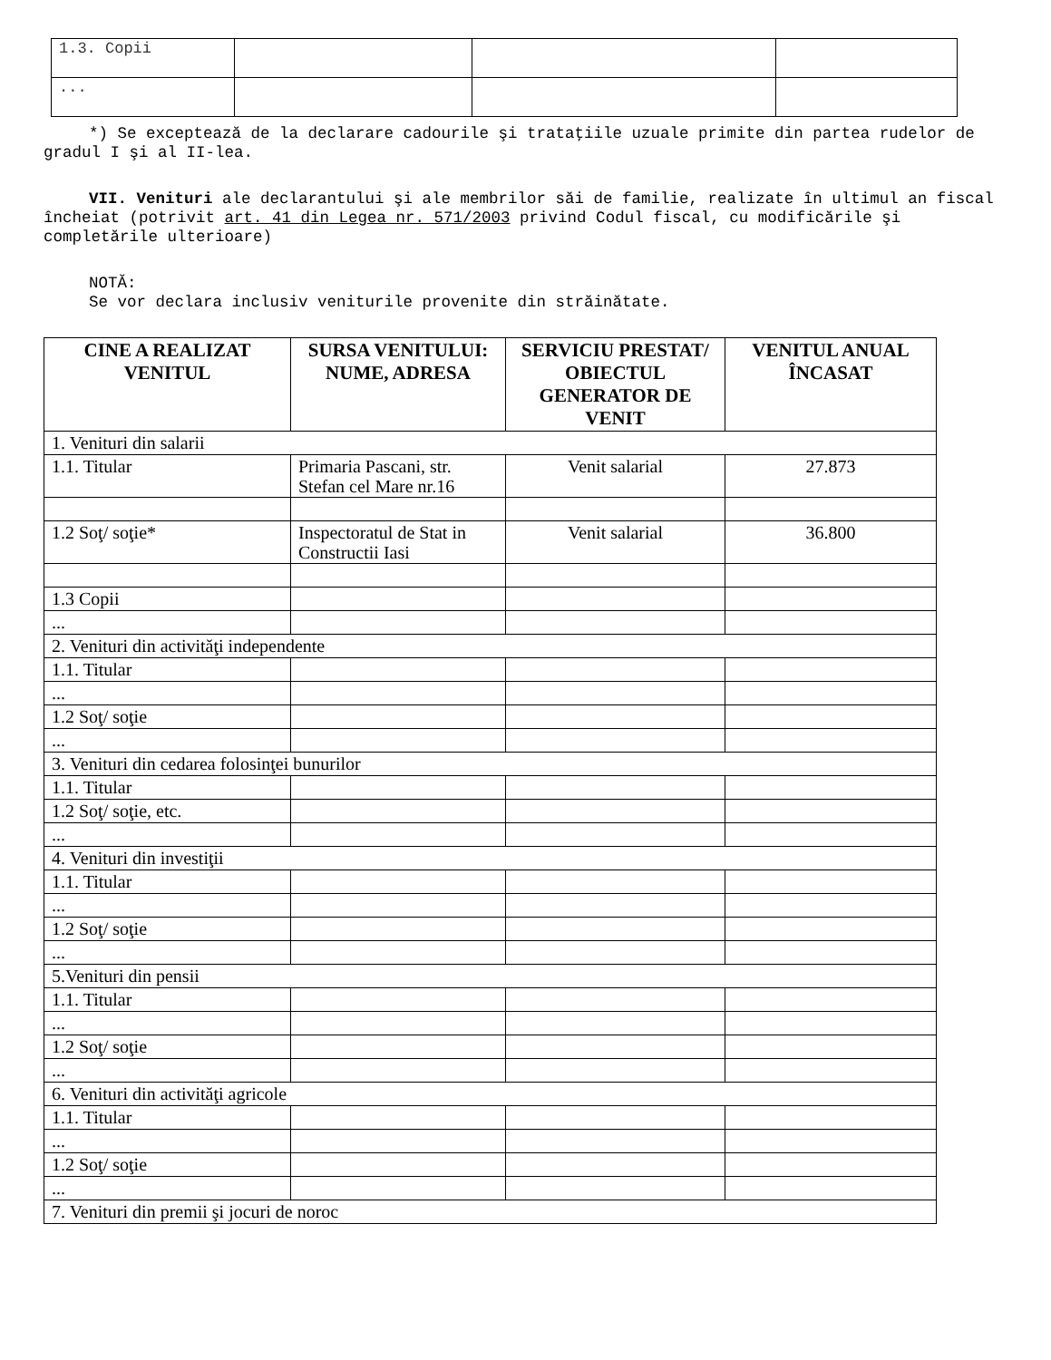| 1.3. Copii | | | |
| ... | | | |
*) Se exceptează de la declarare cadourile şi trataţiile uzuale primite din partea rudelor de gradul I şi al II-lea.
VII. Venituri ale declarantului şi ale membrilor săi de familie, realizate în ultimul an fiscal încheiat (potrivit art. 41 din Legea nr. 571/2003 privind Codul fiscal, cu modificările şi completările ulterioare)
NOTĂ:
Se vor declara inclusiv veniturile provenite din străinătate.
| CINE A REALIZAT VENITUL | SURSA VENITULUI: NUME, ADRESA | SERVICIU PRESTAT/ OBIECTUL GENERATOR DE VENIT | VENITUL ANUAL ÎNCASAT |
| --- | --- | --- | --- |
| 1. Venituri din salarii | | | |
| 1.1. Titular | Primaria Pascani, str. Stefan cel Mare nr.16 | Venit salarial | 27.873 |
| 1.2 Soţ/ soţie* | Inspectoratul de Stat in Constructii Iasi | Venit salarial | 36.800 |
| 1.3 Copii | | | |
| ... | | | |
| 2. Venituri din activităţi independente | | | |
| 1.1. Titular | | | |
| ... | | | |
| 1.2 Soţ/ soţie | | | |
| ... | | | |
| 3. Venituri din cedarea folosinţei bunurilor | | | |
| 1.1. Titular | | | |
| 1.2 Soţ/ soţie, etc. | | | |
| ... | | | |
| 4. Venituri din investiţii | | | |
| 1.1. Titular | | | |
| ... | | | |
| 1.2 Soţ/ soţie | | | |
| ... | | | |
| 5.Venituri din pensii | | | |
| 1.1. Titular | | | |
| ... | | | |
| 1.2 Soţ/ soţie | | | |
| ... | | | |
| 6. Venituri din activităţi agricole | | | |
| 1.1. Titular | | | |
| ... | | | |
| 1.2 Soţ/ soţie | | | |
| ... | | | |
| 7. Venituri din premii şi jocuri de noroc | | | |